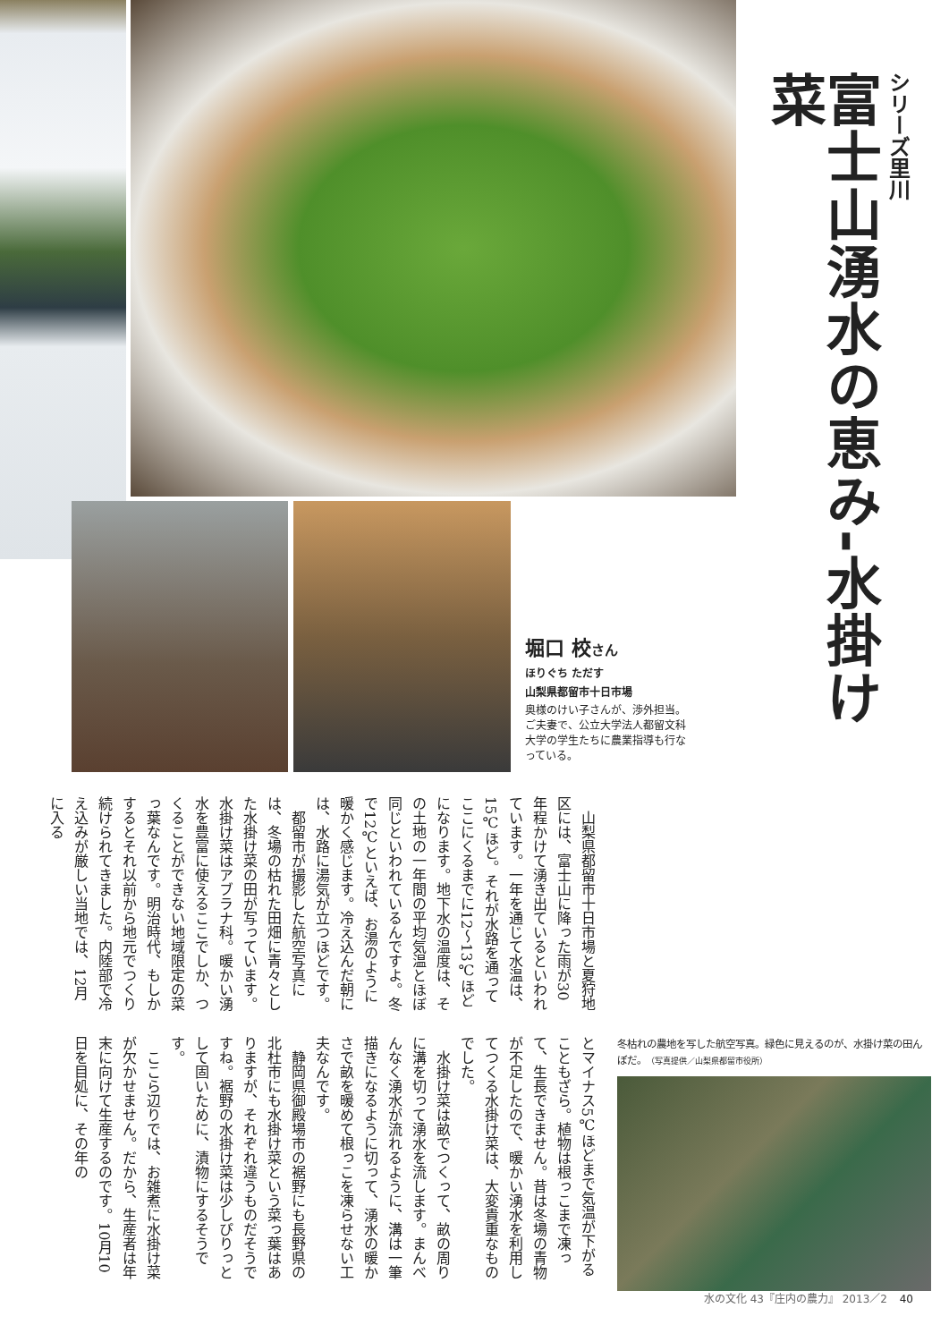堀口 校さん
ほりぐち ただす
山梨県都留市十日市場
奥様のけい子さんが、渉外担当。ご夫妻で、公立大学法人都留文科大学の学生たちに農業指導も行なっている。
シリーズ里川
富士山湧水の恵み-水掛け菜
山梨県都留市十日市場と夏狩地区には、富士山に降った雨が30年程かけて湧き出ているといわれています。一年を通じて水温は、15℃ほど。それが水路を通ってここにくるまでに12～13℃ほどになります。地下水の温度は、その土地の一年間の平均気温とほぼ同じといわれているんですよ。冬で12℃といえば、お湯のように暖かく感じます。冷え込んだ朝には、水路に湯気が立つほどです。
都留市が撮影した航空写真には、冬場の枯れた田畑に青々とした水掛け菜の田が写っています。水掛け菜はアブラナ科。暖かい湧水を豊富に使えるここでしか、つくることができない地域限定の菜っ葉なんです。明治時代、もしかするとそれ以前から地元でつくり続けられてきました。内陸部で冷え込みが厳しい当地では、12月に入る
とマイナス5℃ほどまで気温が下がることもざら。植物は根っこまで凍って、生長できません。昔は冬場の青物が不足したので、暖かい湧水を利用してつくる水掛け菜は、大変貴重なものでした。
水掛け菜は畝でつくって、畝の周りに溝を切って湧水を流します。まんべんなく湧水が流れるように、溝は一筆描きになるように切って、湧水の暖かさで畝を暖めて根っこを凍らせない工夫なんです。
静岡県御殿場市の裾野にも長野県の北杜市にも水掛け菜という菜っ葉はありますが、それぞれ違うものだそうですね。裾野の水掛け菜は少しぴりっとして固いために、漬物にするそうです。
ここら辺りでは、お雑煮に水掛け菜が欠かせません。だから、生産者は年末に向けて生産するのです。10月10日を目処に、その年の
冬枯れの農地を写した航空写真。緑色に見えるのが、水掛け菜の田んぼだ。（写真提供／山梨県都留市役所）
水の文化 43『庄内の農力』 2013／2 40